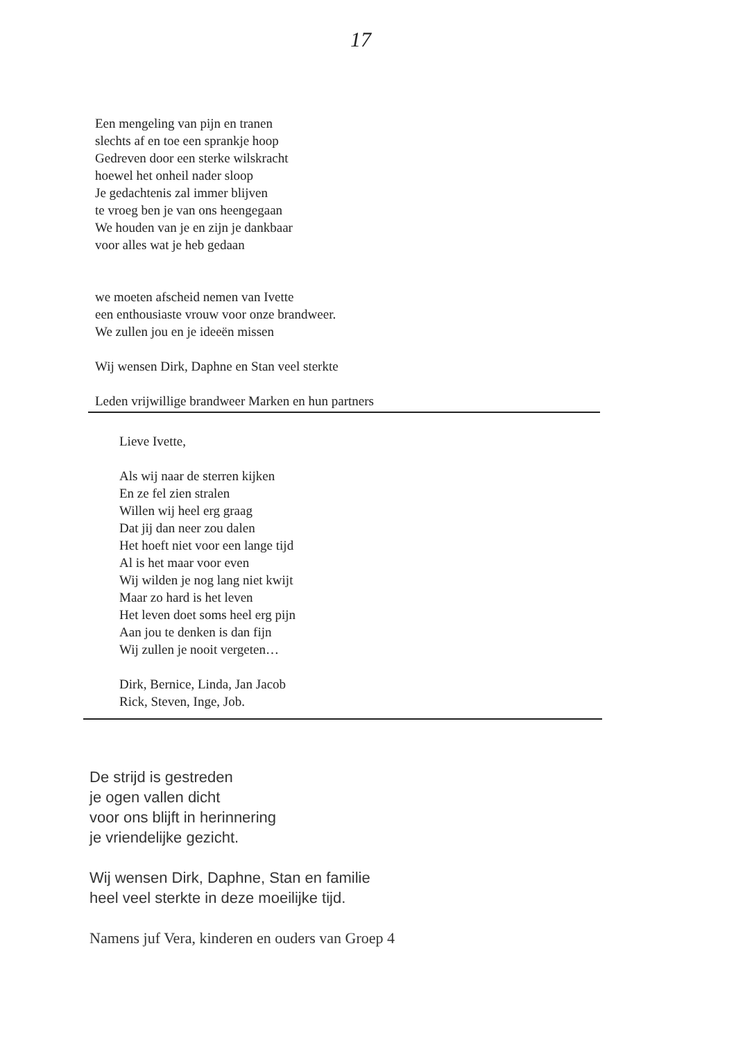17
Een mengeling van pijn en tranen
slechts af en toe een sprankje hoop
Gedreven door een sterke wilskracht
hoewel het onheil nader sloop
Je gedachtenis zal immer blijven
te vroeg ben je van ons heengegaan
We houden van je en zijn je dankbaar
voor alles wat je heb gedaan
we moeten afscheid nemen van Ivette
een enthousiaste vrouw voor onze brandweer.
We zullen jou en je ideeën missen
Wij wensen Dirk, Daphne en Stan veel sterkte
Leden vrijwillige brandweer Marken en hun partners
Lieve Ivette,
Als wij naar de sterren kijken
En ze fel zien stralen
Willen wij heel erg graag
Dat jij dan neer zou dalen
Het hoeft niet voor een lange tijd
Al is het maar voor even
Wij wilden je nog lang niet kwijt
Maar zo hard is het leven
Het leven doet soms heel erg pijn
Aan jou te denken is dan fijn
Wij zullen je nooit vergeten…
Dirk, Bernice, Linda, Jan Jacob
Rick, Steven, Inge, Job.
De strijd is gestreden
je ogen vallen dicht
voor ons blijft in herinnering
je vriendelijke gezicht.
Wij wensen Dirk, Daphne, Stan en familie
heel veel sterkte in deze moeilijke tijd.
Namens juf Vera, kinderen en ouders van Groep 4